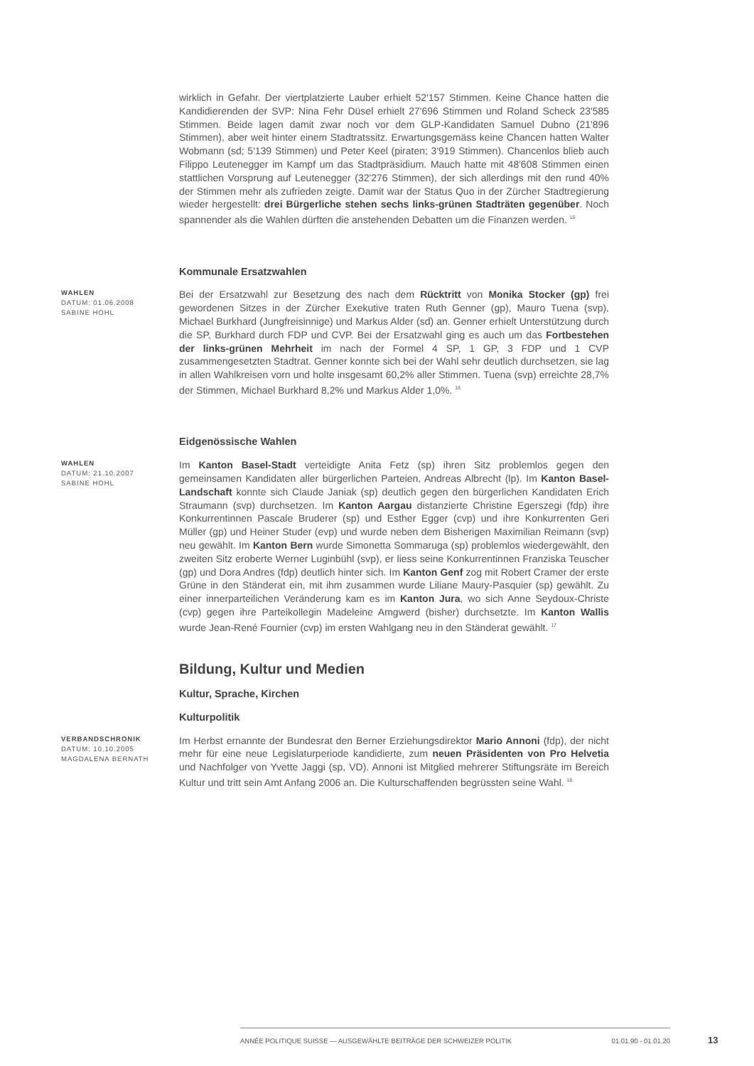wirklich in Gefahr. Der viertplatzierte Lauber erhielt 52'157 Stimmen. Keine Chance hatten die Kandidierenden der SVP: Nina Fehr Düsel erhielt 27'696 Stimmen und Roland Scheck 23'585 Stimmen. Beide lagen damit zwar noch vor dem GLP-Kandidaten Samuel Dubno (21'896 Stimmen), aber weit hinter einem Stadtratssitz. Erwartungsgemäss keine Chancen hatten Walter Wobmann (sd; 5'139 Stimmen) und Peter Keel (piraten; 3'919 Stimmen). Chancenlos blieb auch Filippo Leutenegger im Kampf um das Stadtpräsidium. Mauch hatte mit 48'608 Stimmen einen stattlichen Vorsprung auf Leutenegger (32'276 Stimmen), der sich allerdings mit den rund 40% der Stimmen mehr als zufrieden zeigte. Damit war der Status Quo in der Zürcher Stadtregierung wieder hergestellt: drei Bürgerliche stehen sechs links-grünen Stadträten gegenüber. Noch spannender als die Wahlen dürften die anstehenden Debatten um die Finanzen werden. <sup>15</sup>
Kommunale Ersatzwahlen
WAHLEN
DATUM: 01.06.2008
SABINE HOHL
Bei der Ersatzwahl zur Besetzung des nach dem Rücktritt von Monika Stocker (gp) frei gewordenen Sitzes in der Zürcher Exekutive traten Ruth Genner (gp), Mauro Tuena (svp), Michael Burkhard (Jungfreisinnige) und Markus Alder (sd) an. Genner erhielt Unterstützung durch die SP, Burkhard durch FDP und CVP. Bei der Ersatzwahl ging es auch um das Fortbestehen der links-grünen Mehrheit im nach der Formel 4 SP, 1 GP, 3 FDP und 1 CVP zusammengesetzten Stadtrat. Genner konnte sich bei der Wahl sehr deutlich durchsetzen, sie lag in allen Wahlkreisen vorn und holte insgesamt 60,2% aller Stimmen. Tuena (svp) erreichte 28,7% der Stimmen, Michael Burkhard 8,2% und Markus Alder 1,0%. <sup>16</sup>
Eidgenössische Wahlen
WAHLEN
DATUM: 21.10.2007
SABINE HOHL
Im Kanton Basel-Stadt verteidigte Anita Fetz (sp) ihren Sitz problemlos gegen den gemeinsamen Kandidaten aller bürgerlichen Parteien, Andreas Albrecht (lp). Im Kanton Basel-Landschaft konnte sich Claude Janiak (sp) deutlich gegen den bürgerlichen Kandidaten Erich Straumann (svp) durchsetzen. Im Kanton Aargau distanzierte Christine Egerszegi (fdp) ihre Konkurrentinnen Pascale Bruderer (sp) und Esther Egger (cvp) und ihre Konkurrenten Geri Müller (gp) und Heiner Studer (evp) und wurde neben dem Bisherigen Maximilian Reimann (svp) neu gewählt. Im Kanton Bern wurde Simonetta Sommaruga (sp) problemlos wiedergewählt, den zweiten Sitz eroberte Werner Luginbühl (svp), er liess seine Konkurrentinnen Franziska Teuscher (gp) und Dora Andres (fdp) deutlich hinter sich. Im Kanton Genf zog mit Robert Cramer der erste Grüne in den Ständerat ein, mit ihm zusammen wurde Liliane Maury-Pasquier (sp) gewählt. Zu einer innerparteilichen Veränderung kam es im Kanton Jura, wo sich Anne Seydoux-Christe (cvp) gegen ihre Parteikollegin Madeleine Amgwerd (bisher) durchsetzte. Im Kanton Wallis wurde Jean-René Fournier (cvp) im ersten Wahlgang neu in den Ständerat gewählt. <sup>17</sup>
Bildung, Kultur und Medien
Kultur, Sprache, Kirchen
Kulturpolitik
VERBANDSCHRONIK
DATUM: 10.10.2005
MAGDALENA BERNATH
Im Herbst ernannte der Bundesrat den Berner Erziehungsdirektor Mario Annoni (fdp), der nicht mehr für eine neue Legislaturperiode kandidierte, zum neuen Präsidenten von Pro Helvetia und Nachfolger von Yvette Jaggi (sp, VD). Annoni ist Mitglied mehrerer Stiftungsräte im Bereich Kultur und tritt sein Amt Anfang 2006 an. Die Kulturschaffenden begrüssten seine Wahl. <sup>18</sup>
ANNÉE POLITIQUE SUISSE — AUSGEWÄHLTE BEITRÄGE DER SCHWEIZER POLITIK 01.01.90 - 01.01.20
13